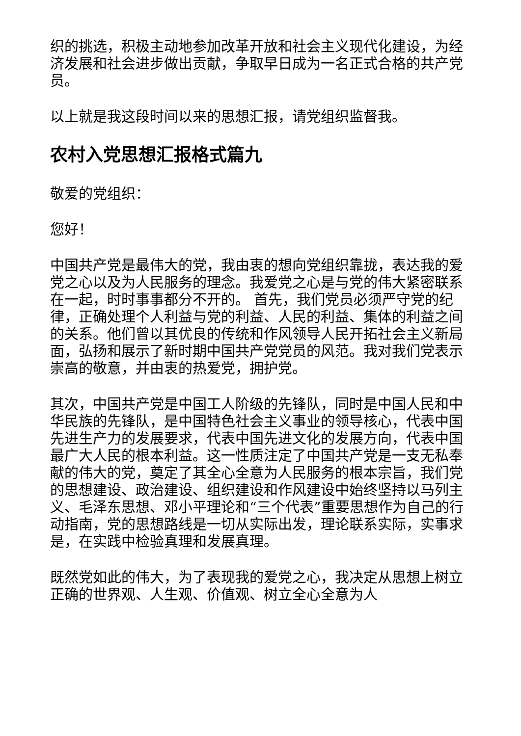织的挑选，积极主动地参加改革开放和社会主义现代化建设，为经济发展和社会进步做出贡献，争取早日成为一名正式合格的共产党员。
以上就是我这段时间以来的思想汇报，请党组织监督我。
农村入党思想汇报格式篇九
敬爱的党组织：
您好！
中国共产党是最伟大的党，我由衷的想向党组织靠拢，表达我的爱党之心以及为人民服务的理念。我爱党之心是与党的伟大紧密联系在一起，时时事事都分不开的。 首先，我们党员必须严守党的纪律，正确处理个人利益与党的利益、人民的利益、集体的利益之间的关系。他们曾以其优良的传统和作风领导人民开拓社会主义新局面，弘扬和展示了新时期中国共产党党员的风范。我对我们党表示崇高的敬意，并由衷的热爱党，拥护党。
其次，中国共产党是中国工人阶级的先锋队，同时是中国人民和中华民族的先锋队，是中国特色社会主义事业的领导核心，代表中国先进生产力的发展要求，代表中国先进文化的发展方向，代表中国最广大人民的根本利益。这一性质注定了中国共产党是一支无私奉献的伟大的党，奠定了其全心全意为人民服务的根本宗旨，我们党的思想建设、政治建设、组织建设和作风建设中始终坚持以马列主义、毛泽东思想、邓小平理论和“三个代表”重要思想作为自己的行动指南，党的思想路线是一切从实际出发，理论联系实际，实事求是，在实践中检验真理和发展真理。
既然党如此的伟大，为了表现我的爱党之心，我决定从思想上树立正确的世界观、人生观、价值观、树立全心全意为人